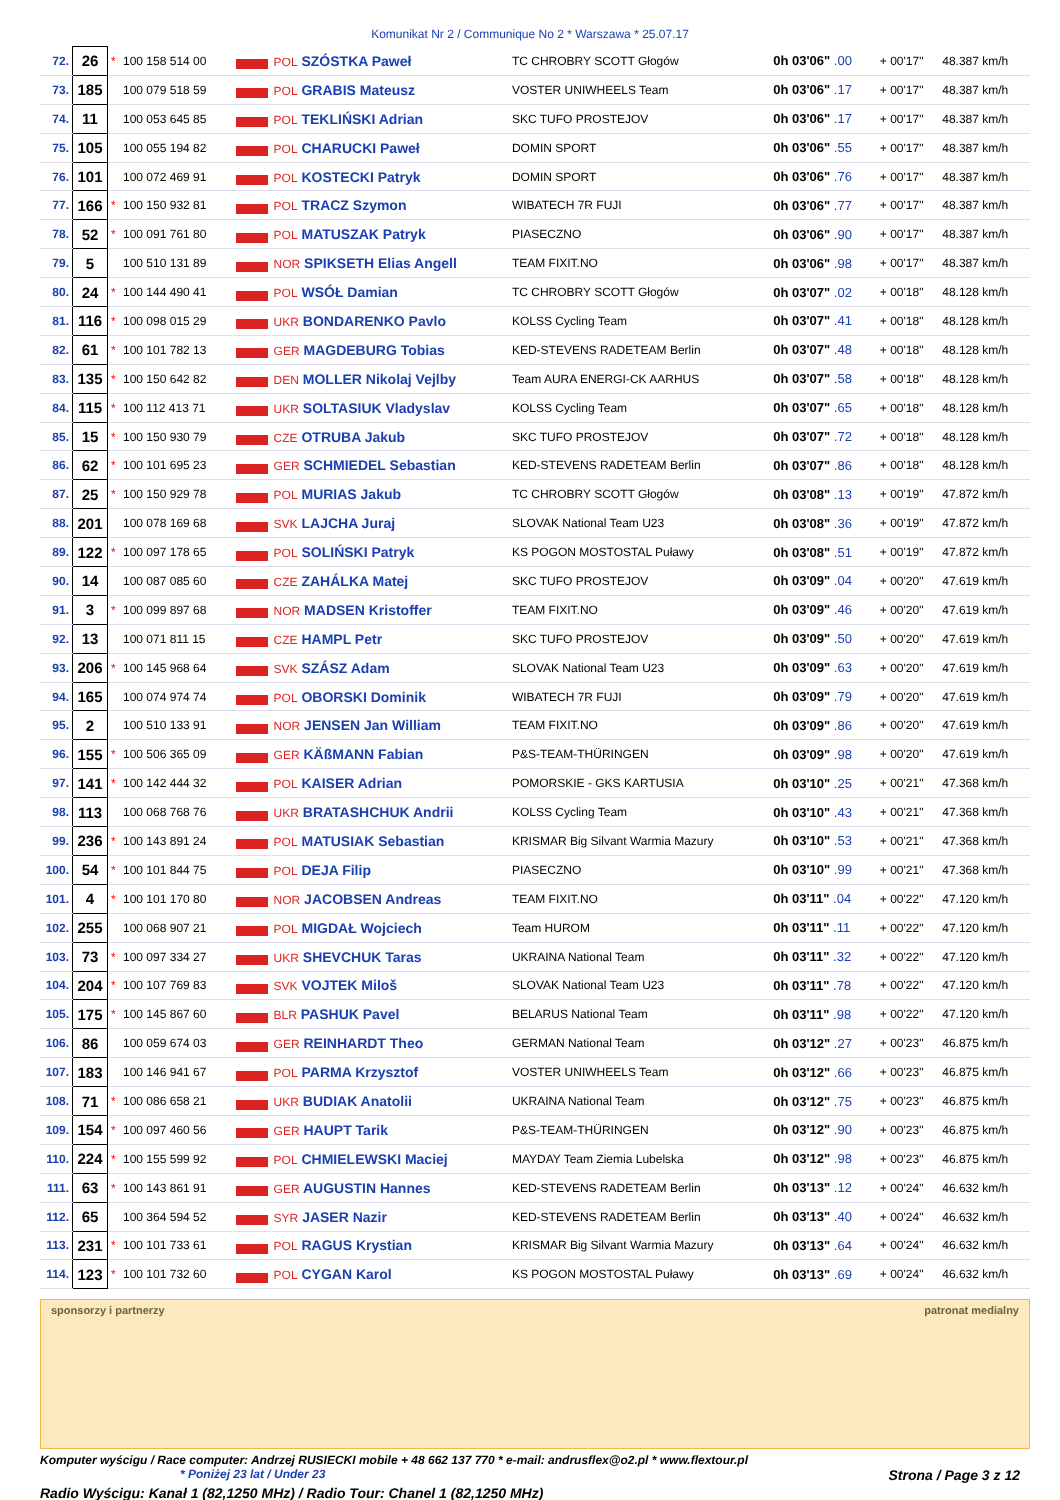Komunikat Nr 2 / Communique No 2 * Warszawa * 25.07.17
| 72. | 26 | * | 100 158 514 00 | | POL SZÓSTKA Paweł | TC CHROBRY SCOTT Głogów | 0h 03'06" .00 | + 00'17" | 48.387 km/h |
| 73. | 185 | | 100 079 518 59 | | POL GRABIS Mateusz | VOSTER UNIWHEELS Team | 0h 03'06" .17 | + 00'17" | 48.387 km/h |
| 74. | 11 | | 100 053 645 85 | | POL TEKLIŃSKI Adrian | SKC TUFO PROSTEJOV | 0h 03'06" .17 | + 00'17" | 48.387 km/h |
| 75. | 105 | | 100 055 194 82 | | POL CHARUCKI Paweł | DOMIN SPORT | 0h 03'06" .55 | + 00'17" | 48.387 km/h |
| 76. | 101 | | 100 072 469 91 | | POL KOSTECKI Patryk | DOMIN SPORT | 0h 03'06" .76 | + 00'17" | 48.387 km/h |
| 77. | 166 | * | 100 150 932 81 | | POL TRACZ Szymon | WIBATECH 7R FUJI | 0h 03'06" .77 | + 00'17" | 48.387 km/h |
| 78. | 52 | * | 100 091 761 80 | | POL MATUSZAK Patryk | PIASECZNO | 0h 03'06" .90 | + 00'17" | 48.387 km/h |
| 79. | 5 | | 100 510 131 89 | | NOR SPIKSETH Elias Angell | TEAM FIXIT.NO | 0h 03'06" .98 | + 00'17" | 48.387 km/h |
| 80. | 24 | * | 100 144 490 41 | | POL WSÓŁ Damian | TC CHROBRY SCOTT Głogów | 0h 03'07" .02 | + 00'18" | 48.128 km/h |
| 81. | 116 | * | 100 098 015 29 | | UKR BONDARENKO Pavlo | KOLSS Cycling Team | 0h 03'07" .41 | + 00'18" | 48.128 km/h |
| 82. | 61 | * | 100 101 782 13 | | GER MAGDEBURG Tobias | KED-STEVENS RADETEAM Berlin | 0h 03'07" .48 | + 00'18" | 48.128 km/h |
| 83. | 135 | * | 100 150 642 82 | | DEN MOLLER Nikolaj Vejlby | Team AURA ENERGI-CK AARHUS | 0h 03'07" .58 | + 00'18" | 48.128 km/h |
| 84. | 115 | * | 100 112 413 71 | | UKR SOLTASIUK Vladyslav | KOLSS Cycling Team | 0h 03'07" .65 | + 00'18" | 48.128 km/h |
| 85. | 15 | * | 100 150 930 79 | | CZE OTRUBA Jakub | SKC TUFO PROSTEJOV | 0h 03'07" .72 | + 00'18" | 48.128 km/h |
| 86. | 62 | * | 100 101 695 23 | | GER SCHMIEDEL Sebastian | KED-STEVENS RADETEAM Berlin | 0h 03'07" .86 | + 00'18" | 48.128 km/h |
| 87. | 25 | * | 100 150 929 78 | | POL MURIAS Jakub | TC CHROBRY SCOTT Głogów | 0h 03'08" .13 | + 00'19" | 47.872 km/h |
| 88. | 201 | | 100 078 169 68 | | SVK LAJCHA Juraj | SLOVAK National Team U23 | 0h 03'08" .36 | + 00'19" | 47.872 km/h |
| 89. | 122 | * | 100 097 178 65 | | POL SOLIŃSKI Patryk | KS POGON MOSTOSTAL Puławy | 0h 03'08" .51 | + 00'19" | 47.872 km/h |
| 90. | 14 | | 100 087 085 60 | | CZE ZAHÁLKA Matej | SKC TUFO PROSTEJOV | 0h 03'09" .04 | + 00'20" | 47.619 km/h |
| 91. | 3 | * | 100 099 897 68 | | NOR MADSEN Kristoffer | TEAM FIXIT.NO | 0h 03'09" .46 | + 00'20" | 47.619 km/h |
| 92. | 13 | | 100 071 811 15 | | CZE HAMPL Petr | SKC TUFO PROSTEJOV | 0h 03'09" .50 | + 00'20" | 47.619 km/h |
| 93. | 206 | * | 100 145 968 64 | | SVK SZÁSZ Adam | SLOVAK National Team U23 | 0h 03'09" .63 | + 00'20" | 47.619 km/h |
| 94. | 165 | | 100 074 974 74 | | POL OBORSKI Dominik | WIBATECH 7R FUJI | 0h 03'09" .79 | + 00'20" | 47.619 km/h |
| 95. | 2 | | 100 510 133 91 | | NOR JENSEN Jan William | TEAM FIXIT.NO | 0h 03'09" .86 | + 00'20" | 47.619 km/h |
| 96. | 155 | * | 100 506 365 09 | | GER KÄßMANN Fabian | P&S-TEAM-THÜRINGEN | 0h 03'09" .98 | + 00'20" | 47.619 km/h |
| 97. | 141 | * | 100 142 444 32 | | POL KAISER Adrian | POMORSKIE - GKS KARTUSIA | 0h 03'10" .25 | + 00'21" | 47.368 km/h |
| 98. | 113 | | 100 068 768 76 | | UKR BRATASHCHUK Andrii | KOLSS Cycling Team | 0h 03'10" .43 | + 00'21" | 47.368 km/h |
| 99. | 236 | * | 100 143 891 24 | | POL MATUSIAK Sebastian | KRISMAR Big Silvant Warmia Mazury | 0h 03'10" .53 | + 00'21" | 47.368 km/h |
| 100. | 54 | * | 100 101 844 75 | | POL DEJA Filip | PIASECZNO | 0h 03'10" .99 | + 00'21" | 47.368 km/h |
| 101. | 4 | * | 100 101 170 80 | | NOR JACOBSEN Andreas | TEAM FIXIT.NO | 0h 03'11" .04 | + 00'22" | 47.120 km/h |
| 102. | 255 | | 100 068 907 21 | | POL MIGDAŁ Wojciech | Team HUROM | 0h 03'11" .11 | + 00'22" | 47.120 km/h |
| 103. | 73 | * | 100 097 334 27 | | UKR SHEVCHUK Taras | UKRAINA National Team | 0h 03'11" .32 | + 00'22" | 47.120 km/h |
| 104. | 204 | * | 100 107 769 83 | | SVK VOJTEK Miloš | SLOVAK National Team U23 | 0h 03'11" .78 | + 00'22" | 47.120 km/h |
| 105. | 175 | * | 100 145 867 60 | | BLR PASHUK Pavel | BELARUS National Team | 0h 03'11" .98 | + 00'22" | 47.120 km/h |
| 106. | 86 | | 100 059 674 03 | | GER REINHARDT Theo | GERMAN National Team | 0h 03'12" .27 | + 00'23" | 46.875 km/h |
| 107. | 183 | | 100 146 941 67 | | POL PARMA Krzysztof | VOSTER UNIWHEELS Team | 0h 03'12" .66 | + 00'23" | 46.875 km/h |
| 108. | 71 | * | 100 086 658 21 | | UKR BUDIAK Anatolii | UKRAINA National Team | 0h 03'12" .75 | + 00'23" | 46.875 km/h |
| 109. | 154 | * | 100 097 460 56 | | GER HAUPT Tarik | P&S-TEAM-THÜRINGEN | 0h 03'12" .90 | + 00'23" | 46.875 km/h |
| 110. | 224 | * | 100 155 599 92 | | POL CHMIELEWSKI Maciej | MAYDAY Team Ziemia Lubelska | 0h 03'12" .98 | + 00'23" | 46.875 km/h |
| 111. | 63 | * | 100 143 861 91 | | GER AUGUSTIN Hannes | KED-STEVENS RADETEAM Berlin | 0h 03'13" .12 | + 00'24" | 46.632 km/h |
| 112. | 65 | | 100 364 594 52 | | SYR JASER Nazir | KED-STEVENS RADETEAM Berlin | 0h 03'13" .40 | + 00'24" | 46.632 km/h |
| 113. | 231 | * | 100 101 733 61 | | POL RAGUS Krystian | KRISMAR Big Silvant Warmia Mazury | 0h 03'13" .64 | + 00'24" | 46.632 km/h |
| 114. | 123 | * | 100 101 732 60 | | POL CYGAN Karol | KS POGON MOSTOSTAL Puławy | 0h 03'13" .69 | + 00'24" | 46.632 km/h |
sponsorzy i partnerzy patronat medialny
Komputer wyścigu / Race computer: Andrzej RUSIECKI mobile + 48 662 137 770 * e-mail: andrusflex@o2.pl * www.flextour.pl
* Poniżej 23 lat / Under 23 Strona / Page 3 z 12
Radio Wyścigu: Kanał 1 (82,1250 MHz) / Radio Tour: Chanel 1 (82,1250 MHz)